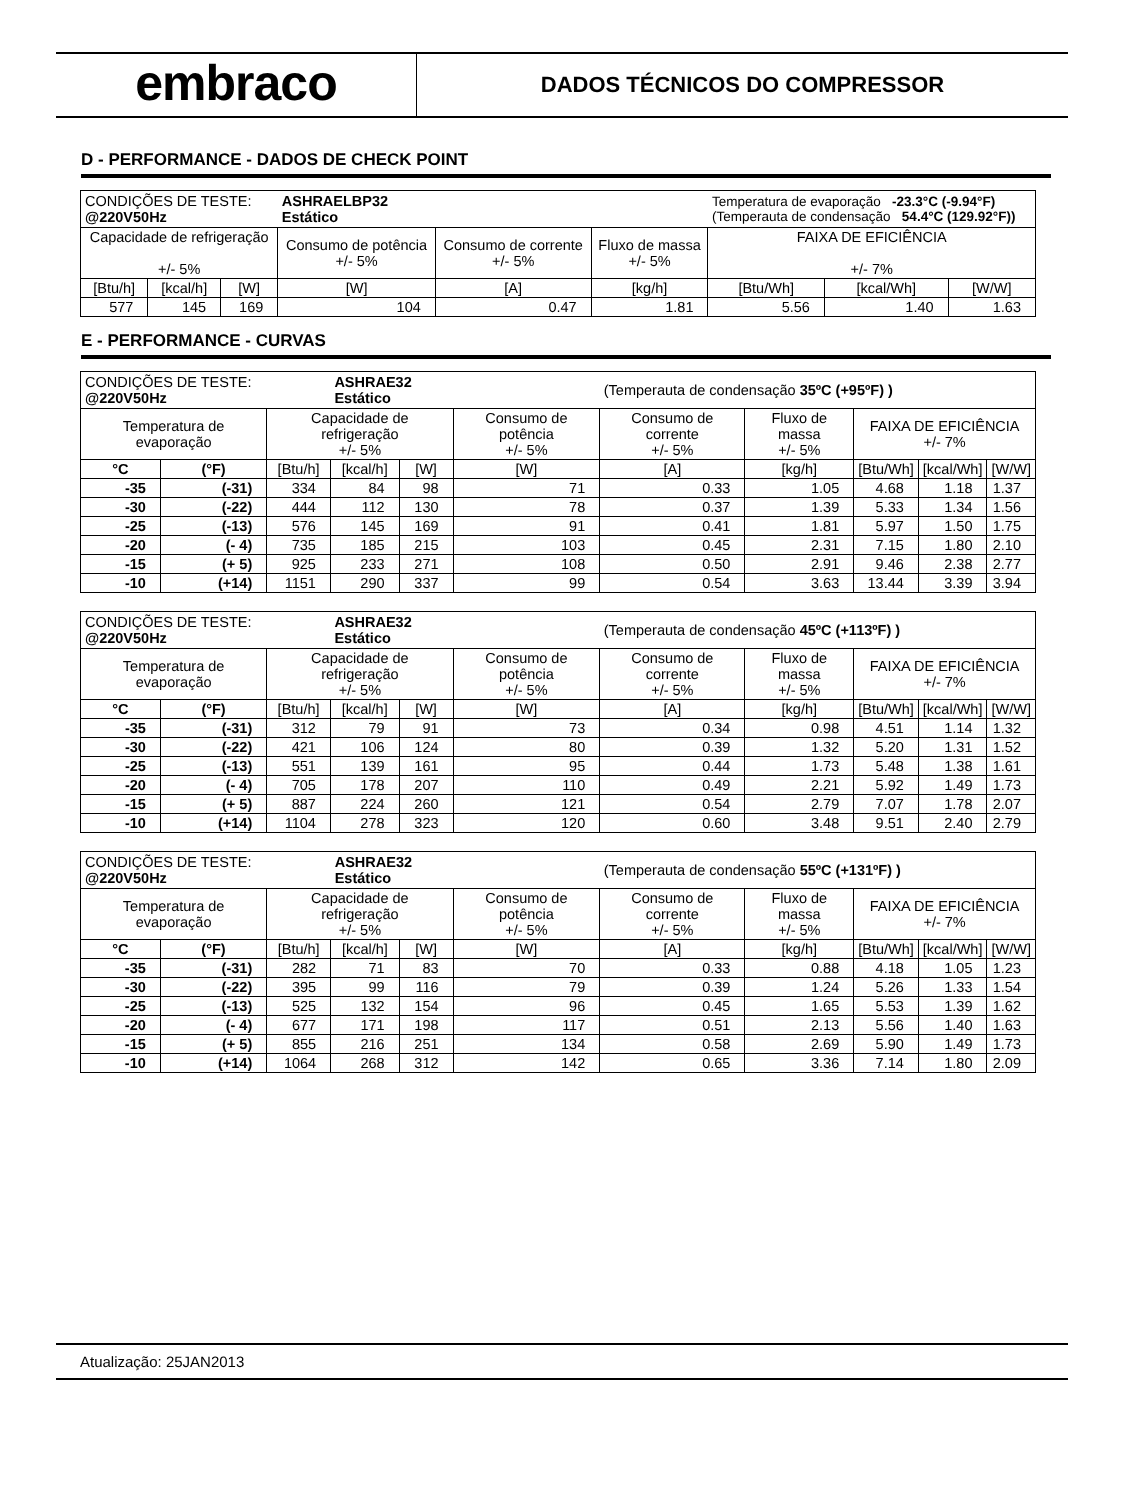embraco
DADOS TÉCNICOS DO COMPRESSOR
D - PERFORMANCE - DADOS DE CHECK POINT
| CONDIÇÕES DE TESTE: @220V50Hz | | | ASHRAELBP32 Estático | | | Temperatura de evaporação -23.3°C (-9.94°F) (Temperauta de condensação 54.4°C (129.92°F)) | | |
| Capacidade de refrigeração +/- 5% | | | Consumo de potência +/- 5% | Consumo de corrente +/- 5% | Fluxo de massa +/- 5% | FAIXA DE EFICIÊNCIA +/- 7% | | |
| [Btu/h] | [kcal/h] | [W] | [W] | [A] | [kg/h] | [Btu/Wh] | [kcal/Wh] | [W/W] |
| 577 | 145 | 169 | 104 | 0.47 | 1.81 | 5.56 | 1.40 | 1.63 |
E - PERFORMANCE - CURVAS
| CONDIÇÕES DE TESTE: @220V50Hz | | | ASHRAE32 Estático | | | (Temperauta de condensação 35ºC (+95ºF) ) | | | | |
| Temperatura de evaporação | | Capacidade de refrigeração +/- 5% | | | Consumo de potência +/- 5% | Consumo de corrente +/- 5% | Fluxo de massa +/- 5% | FAIXA DE EFICIÊNCIA +/- 7% | | |
| °C | (°F) | [Btu/h] | [kcal/h] | [W] | [W] | [A] | [kg/h] | [Btu/Wh] | [kcal/Wh] | [W/W] |
| -35 | (-31) | 334 | 84 | 98 | 71 | 0.33 | 1.05 | 4.68 | 1.18 | 1.37 |
| -30 | (-22) | 444 | 112 | 130 | 78 | 0.37 | 1.39 | 5.33 | 1.34 | 1.56 |
| -25 | (-13) | 576 | 145 | 169 | 91 | 0.41 | 1.81 | 5.97 | 1.50 | 1.75 |
| -20 | (- 4) | 735 | 185 | 215 | 103 | 0.45 | 2.31 | 7.15 | 1.80 | 2.10 |
| -15 | (+ 5) | 925 | 233 | 271 | 108 | 0.50 | 2.91 | 9.46 | 2.38 | 2.77 |
| -10 | (+14) | 1151 | 290 | 337 | 99 | 0.54 | 3.63 | 13.44 | 3.39 | 3.94 |
| CONDIÇÕES DE TESTE: @220V50Hz | | | ASHRAE32 Estático | | | (Temperauta de condensação 45ºC (+113ºF) ) | | | | |
| Temperatura de evaporação | | Capacidade de refrigeração +/- 5% | | | Consumo de potência +/- 5% | Consumo de corrente +/- 5% | Fluxo de massa +/- 5% | FAIXA DE EFICIÊNCIA +/- 7% | | |
| °C | (°F) | [Btu/h] | [kcal/h] | [W] | [W] | [A] | [kg/h] | [Btu/Wh] | [kcal/Wh] | [W/W] |
| -35 | (-31) | 312 | 79 | 91 | 73 | 0.34 | 0.98 | 4.51 | 1.14 | 1.32 |
| -30 | (-22) | 421 | 106 | 124 | 80 | 0.39 | 1.32 | 5.20 | 1.31 | 1.52 |
| -25 | (-13) | 551 | 139 | 161 | 95 | 0.44 | 1.73 | 5.48 | 1.38 | 1.61 |
| -20 | (- 4) | 705 | 178 | 207 | 110 | 0.49 | 2.21 | 5.92 | 1.49 | 1.73 |
| -15 | (+ 5) | 887 | 224 | 260 | 121 | 0.54 | 2.79 | 7.07 | 1.78 | 2.07 |
| -10 | (+14) | 1104 | 278 | 323 | 120 | 0.60 | 3.48 | 9.51 | 2.40 | 2.79 |
| CONDIÇÕES DE TESTE: @220V50Hz | | | ASHRAE32 Estático | | | (Temperauta de condensação 55ºC (+131ºF) ) | | | | |
| Temperatura de evaporação | | Capacidade de refrigeração +/- 5% | | | Consumo de potência +/- 5% | Consumo de corrente +/- 5% | Fluxo de massa +/- 5% | FAIXA DE EFICIÊNCIA +/- 7% | | |
| °C | (°F) | [Btu/h] | [kcal/h] | [W] | [W] | [A] | [kg/h] | [Btu/Wh] | [kcal/Wh] | [W/W] |
| -35 | (-31) | 282 | 71 | 83 | 70 | 0.33 | 0.88 | 4.18 | 1.05 | 1.23 |
| -30 | (-22) | 395 | 99 | 116 | 79 | 0.39 | 1.24 | 5.26 | 1.33 | 1.54 |
| -25 | (-13) | 525 | 132 | 154 | 96 | 0.45 | 1.65 | 5.53 | 1.39 | 1.62 |
| -20 | (- 4) | 677 | 171 | 198 | 117 | 0.51 | 2.13 | 5.56 | 1.40 | 1.63 |
| -15 | (+ 5) | 855 | 216 | 251 | 134 | 0.58 | 2.69 | 5.90 | 1.49 | 1.73 |
| -10 | (+14) | 1064 | 268 | 312 | 142 | 0.65 | 3.36 | 7.14 | 1.80 | 2.09 |
Atualização: 25JAN2013